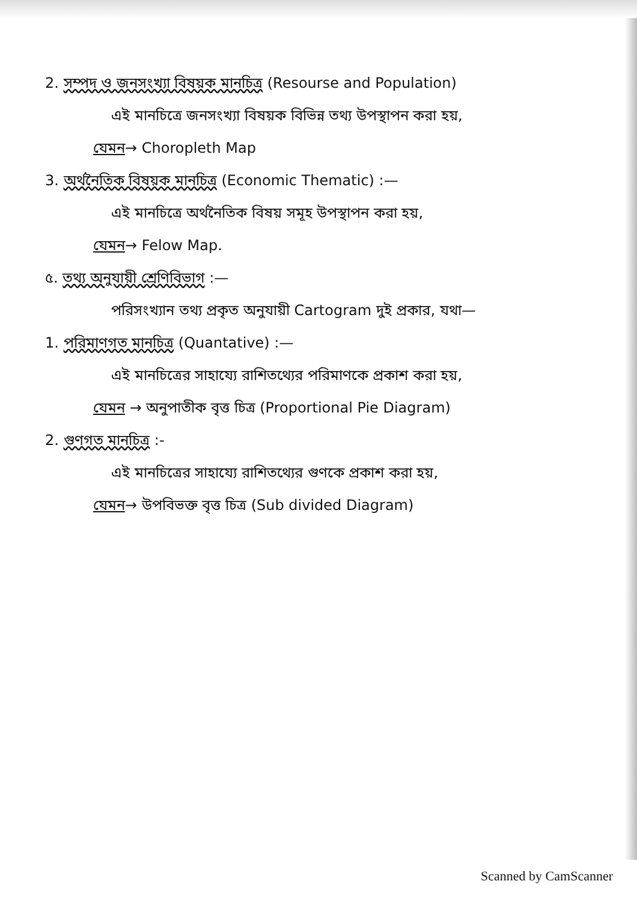2. সম্পদ ও জনসংখ্যা বিষয়ক মানচিত্র (Resourse and Population)
এই মানচিত্রে জনসংখ্যা বিষয়ক বিভিন্ন তথ্য উপস্থাপন করা হয়,
যেমন→ Choropleth Map
3. অর্থনৈতিক বিষয়ক মানচিত্র (Economic Thematic) :—
এই মানচিত্রে অর্থনৈতিক বিষয় সমূহ উপস্থাপন করা হয়,
যেমন→ Felow Map.
৫. তথ্য অনুযায়ী শ্রেণিবিভাগ :—
পরিসংখ্যান তথ্য প্রকৃত অনুযায়ী Cartogram দুই প্রকার, যথা—
1. পরিমাণগত মানচিত্র (Quantative) :—
এই মানচিত্রের সাহায্যে রাশিতথ্যের পরিমাণকে প্রকাশ করা হয়,
যেমন → অনুপাতীক বৃত্ত চিত্র (Proportional Pie Diagram)
2. গুণগত মানচিত্র :-
এই মানচিত্রের সাহায্যে রাশিতথ্যের গুণকে প্রকাশ করা হয়,
যেমন→ উপবিভক্ত বৃত্ত চিত্র (Sub divided Diagram)
Scanned by CamScanner